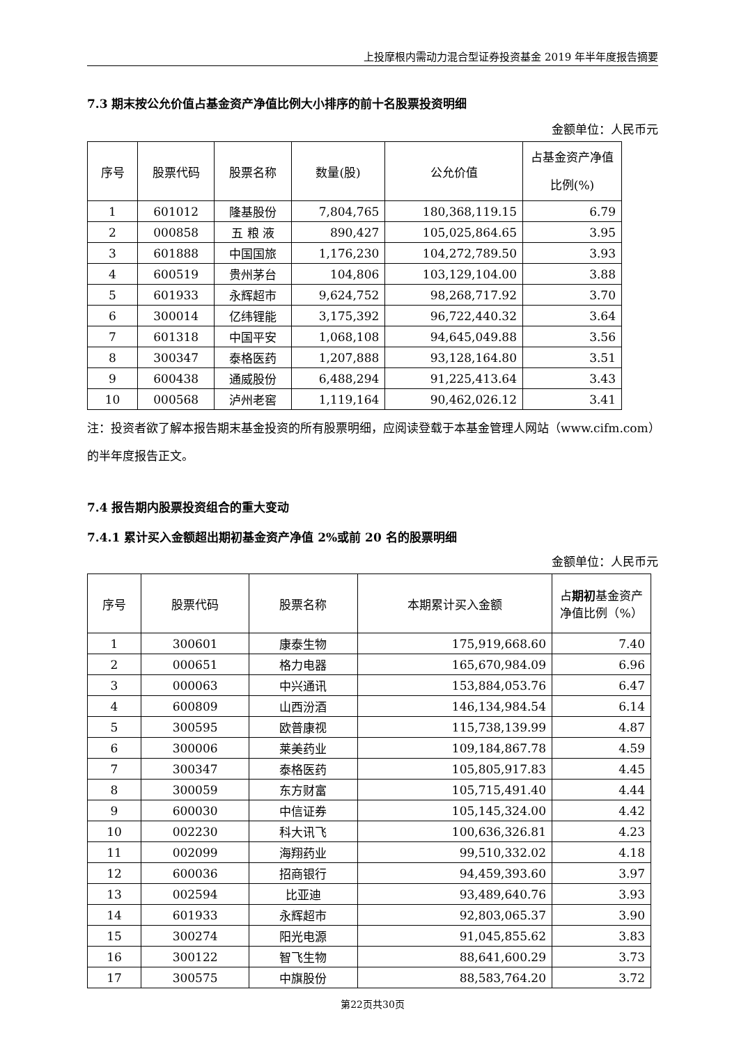上投摩根内需动力混合型证券投资基金 2019 年半年度报告摘要
7.3 期末按公允价值占基金资产净值比例大小排序的前十名股票投资明细
金额单位：人民币元
| 序号 | 股票代码 | 股票名称 | 数量(股) | 公允价值 | 占基金资产净值比例(%) |
| --- | --- | --- | --- | --- | --- |
| 1 | 601012 | 隆基股份 | 7,804,765 | 180,368,119.15 | 6.79 |
| 2 | 000858 | 五 粮 液 | 890,427 | 105,025,864.65 | 3.95 |
| 3 | 601888 | 中国国旅 | 1,176,230 | 104,272,789.50 | 3.93 |
| 4 | 600519 | 贵州茅台 | 104,806 | 103,129,104.00 | 3.88 |
| 5 | 601933 | 永辉超市 | 9,624,752 | 98,268,717.92 | 3.70 |
| 6 | 300014 | 亿纬锂能 | 3,175,392 | 96,722,440.32 | 3.64 |
| 7 | 601318 | 中国平安 | 1,068,108 | 94,645,049.88 | 3.56 |
| 8 | 300347 | 泰格医药 | 1,207,888 | 93,128,164.80 | 3.51 |
| 9 | 600438 | 通威股份 | 6,488,294 | 91,225,413.64 | 3.43 |
| 10 | 000568 | 泸州老窖 | 1,119,164 | 90,462,026.12 | 3.41 |
注：投资者欲了解本报告期末基金投资的所有股票明细，应阅读登载于本基金管理人网站（www.cifm.com）的半年度报告正文。
7.4 报告期内股票投资组合的重大变动
7.4.1 累计买入金额超出期初基金资产净值 2%或前 20 名的股票明细
金额单位：人民币元
| 序号 | 股票代码 | 股票名称 | 本期累计买入金额 | 占 期初 基金资产净值比例（%） |
| --- | --- | --- | --- | --- |
| 1 | 300601 | 康泰生物 | 175,919,668.60 | 7.40 |
| 2 | 000651 | 格力电器 | 165,670,984.09 | 6.96 |
| 3 | 000063 | 中兴通讯 | 153,884,053.76 | 6.47 |
| 4 | 600809 | 山西汾酒 | 146,134,984.54 | 6.14 |
| 5 | 300595 | 欧普康视 | 115,738,139.99 | 4.87 |
| 6 | 300006 | 莱美药业 | 109,184,867.78 | 4.59 |
| 7 | 300347 | 泰格医药 | 105,805,917.83 | 4.45 |
| 8 | 300059 | 东方财富 | 105,715,491.40 | 4.44 |
| 9 | 600030 | 中信证券 | 105,145,324.00 | 4.42 |
| 10 | 002230 | 科大讯飞 | 100,636,326.81 | 4.23 |
| 11 | 002099 | 海翔药业 | 99,510,332.02 | 4.18 |
| 12 | 600036 | 招商银行 | 94,459,393.60 | 3.97 |
| 13 | 002594 | 比亚迪 | 93,489,640.76 | 3.93 |
| 14 | 601933 | 永辉超市 | 92,803,065.37 | 3.90 |
| 15 | 300274 | 阳光电源 | 91,045,855.62 | 3.83 |
| 16 | 300122 | 智飞生物 | 88,641,600.29 | 3.73 |
| 17 | 300575 | 中旗股份 | 88,583,764.20 | 3.72 |
第22页共30页